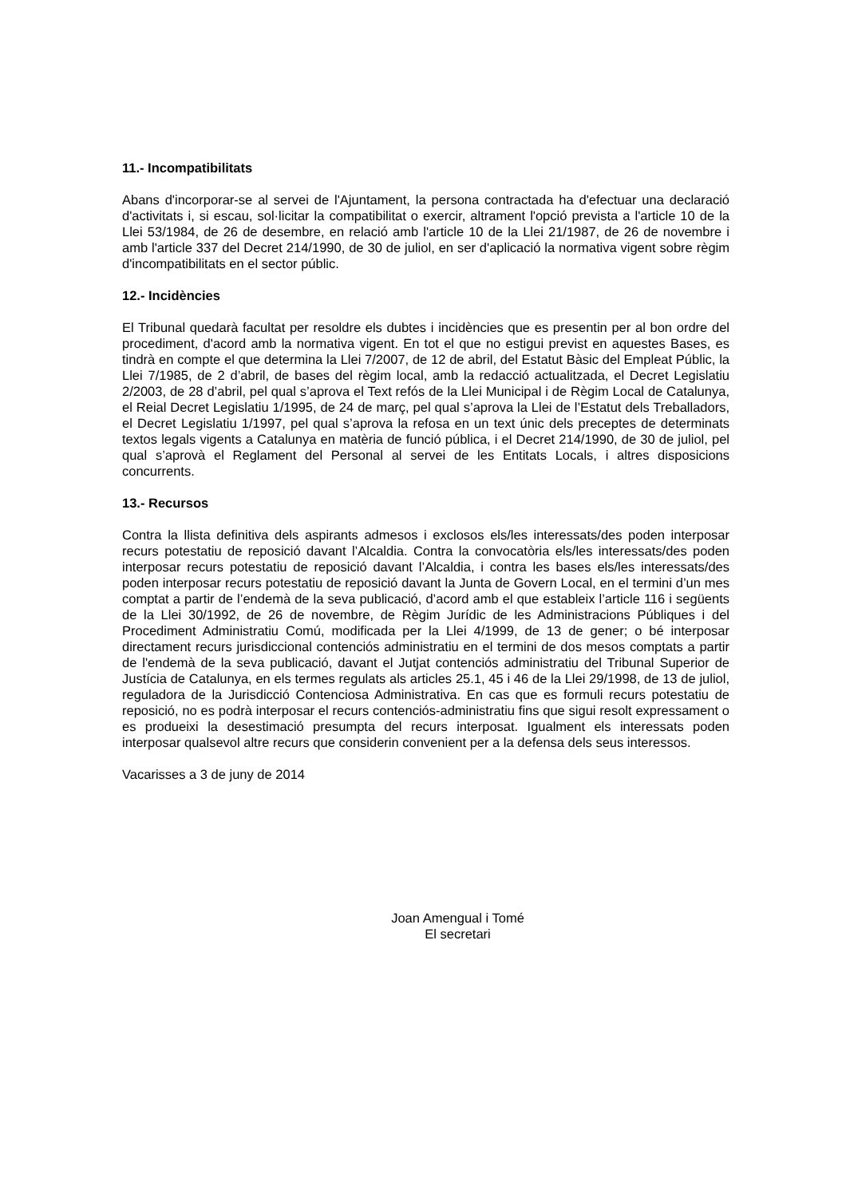11.- Incompatibilitats
Abans d'incorporar-se al servei de l'Ajuntament, la persona contractada ha d'efectuar una declaració d'activitats i, si escau, sol·licitar la compatibilitat o exercir, altrament l'opció prevista a l'article 10 de la Llei 53/1984, de 26 de desembre, en relació amb l'article 10 de la Llei 21/1987, de 26 de novembre i amb l'article 337 del Decret 214/1990, de 30 de juliol, en ser d'aplicació la normativa vigent sobre règim d'incompatibilitats en el sector públic.
12.- Incidències
El Tribunal quedarà facultat per resoldre els dubtes i incidències que es presentin per al bon ordre del procediment, d'acord amb la normativa vigent. En tot el que no estigui previst en aquestes Bases, es tindrà en compte el que determina la Llei 7/2007, de 12 de abril, del Estatut Bàsic del Empleat Públic, la Llei 7/1985, de 2 d’abril, de bases del règim local, amb la redacció actualitzada, el Decret Legislatiu 2/2003, de 28 d’abril, pel qual s’aprova el Text refós de la Llei Municipal i de Règim Local de Catalunya, el Reial Decret Legislatiu 1/1995, de 24 de març, pel qual s’aprova la Llei de l’Estatut dels Treballadors, el Decret Legislatiu 1/1997, pel qual s’aprova la refosa en un text únic dels preceptes de determinats textos legals vigents a Catalunya en matèria de funció pública, i el Decret 214/1990, de 30 de juliol, pel qual s’aprovà el Reglament del Personal al servei de les Entitats Locals, i altres disposicions concurrents.
13.- Recursos
Contra la llista definitiva dels aspirants admesos i exclosos els/les interessats/des poden interposar recurs potestatiu de reposició davant l’Alcaldia. Contra la convocatòria els/les interessats/des poden interposar recurs potestatiu de reposició davant l’Alcaldia, i contra les bases els/les interessats/des poden interposar recurs potestatiu de reposició davant la Junta de Govern Local, en el termini d’un mes comptat a partir de l’endemà de la seva publicació, d’acord amb el que estableix l’article 116 i següents de la Llei 30/1992, de 26 de novembre, de Règim Jurídic de les Administracions Públiques i del Procediment Administratiu Comú, modificada per la Llei 4/1999, de 13 de gener; o bé interposar directament recurs jurisdiccional contenciós administratiu en el termini de dos mesos comptats a partir de l'endemà de la seva publicació, davant el Jutjat contenciós administratiu del Tribunal Superior de Justícia de Catalunya, en els termes regulats als articles 25.1, 45 i 46 de la Llei 29/1998, de 13 de juliol, reguladora de la Jurisdicció Contenciosa Administrativa. En cas que es formuli recurs potestatiu de reposició, no es podrà interposar el recurs contenciós-administratiu fins que sigui resolt expressament o es produeixi la desestimació presumpta del recurs interposat. Igualment els interessats poden interposar qualsevol altre recurs que considerin convenient per a la defensa dels seus interessos.
Vacarisses a 3 de juny de 2014
Joan Amengual i Tomé
El secretari